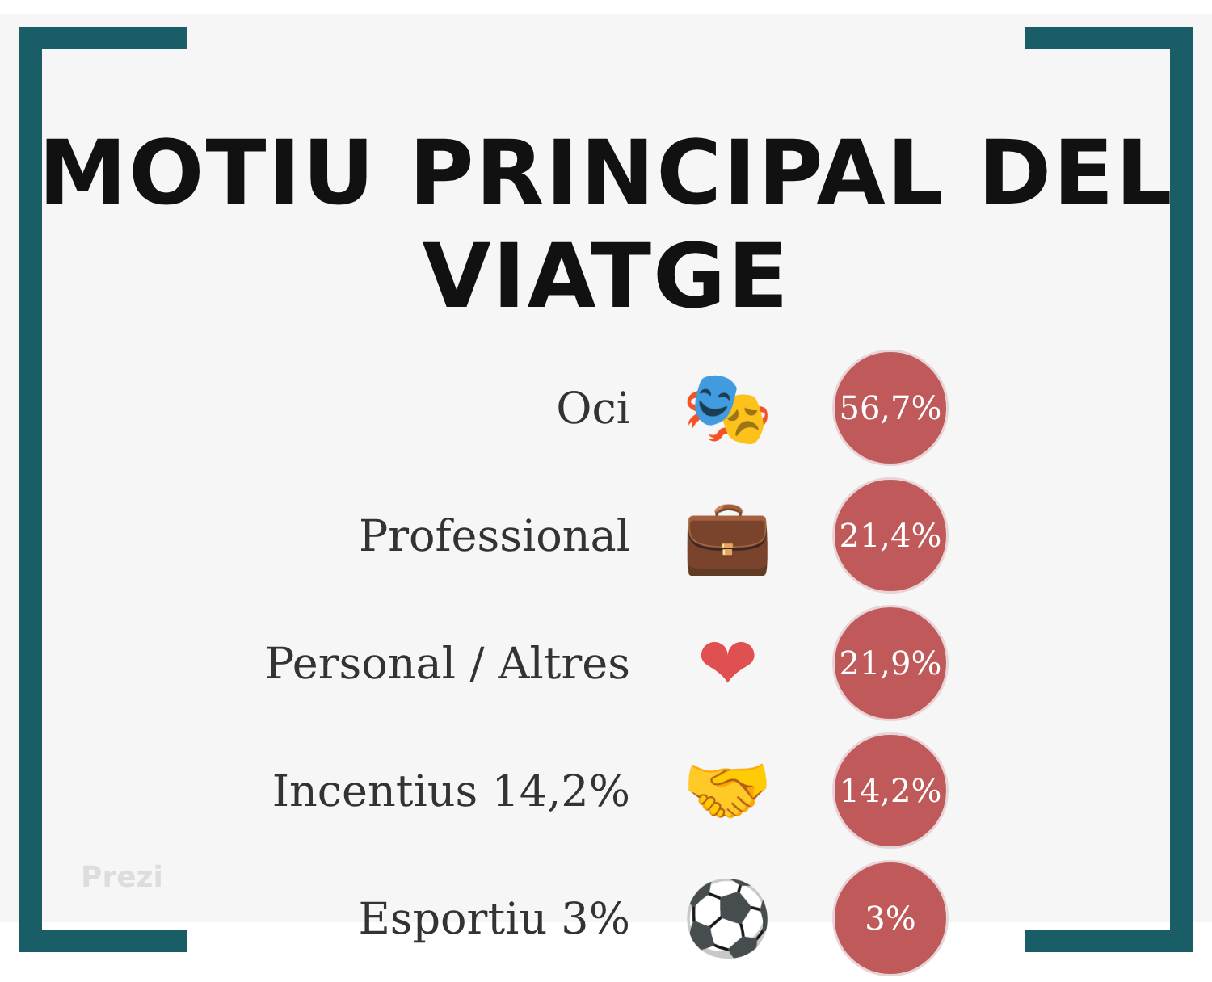MOTIU PRINCIPAL DEL VIATGE
Oci
🎭
56,7%
Professional
💼
21,4%
Personal / Altres
❤
21,9%
Incentius 14,2%
🤝
14,2%
Esportiu 3%
⚽
3%
Prezi